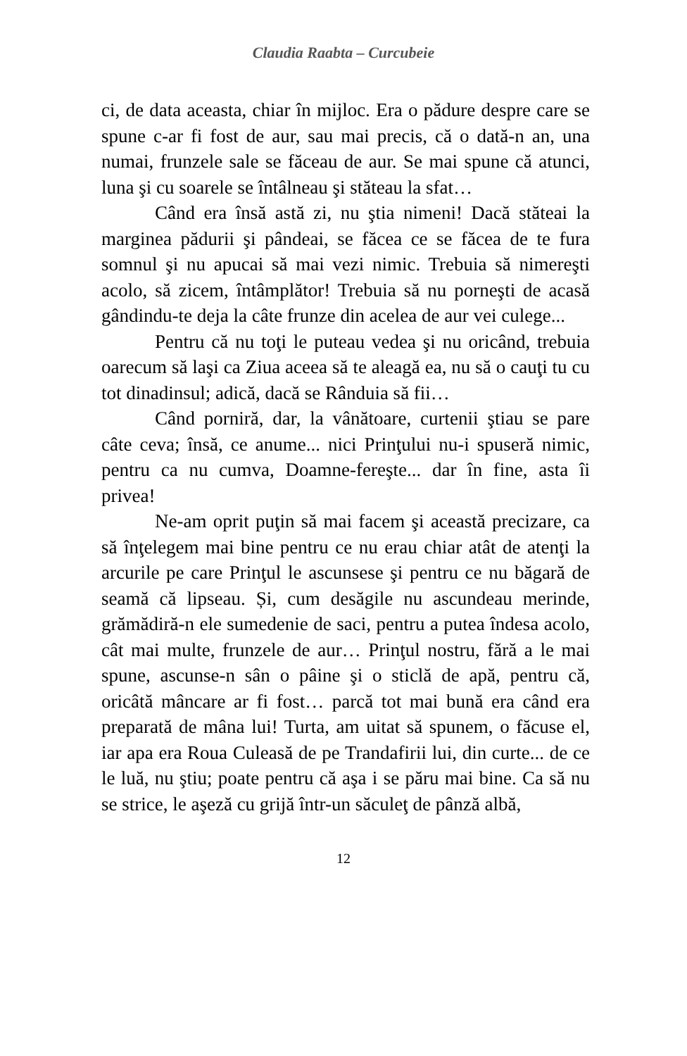Claudia Raabta – Curcubeie
ci, de data aceasta, chiar în mijloc. Era o pădure despre care se spune c-ar fi fost de aur, sau mai precis, că o dată-n an, una numai, frunzele sale se făceau de aur. Se mai spune că atunci, luna şi cu soarele se întâlneau şi stăteau la sfat…
Când era însă astă zi, nu ştia nimeni! Dacă stăteai la marginea pădurii şi pândeai, se făcea ce se făcea de te fura somnul şi nu apucai să mai vezi nimic. Trebuia să nimereşti acolo, să zicem, întâmplător! Trebuia să nu porneşti de acasă gândindu-te deja la câte frunze din acelea de aur vei culege...
Pentru că nu toţi le puteau vedea şi nu oricând, trebuia oarecum să laşi ca Ziua aceea să te aleagă ea, nu să o cauţi tu cu tot dinadinsul; adică, dacă se Rânduia să fii…
Când porniră, dar, la vânătoare, curtenii ştiau se pare câte ceva; însă, ce anume... nici Prinţului nu-i spuseră nimic, pentru ca nu cumva, Doamne-fereşte... dar în fine, asta îi privea!
Ne-am oprit puţin să mai facem şi această precizare, ca să înţelegem mai bine pentru ce nu erau chiar atât de atenţi la arcurile pe care Prinţul le ascunsese şi pentru ce nu băgară de seamă că lipseau. Și, cum desăgile nu ascundeau merinde, grămădiră-n ele sumedenie de saci, pentru a putea îndesa acolo, cât mai multe, frunzele de aur… Prinţul nostru, fără a le mai spune, ascunse-n sân o pâine şi o sticlă de apă, pentru că, oricâtă mâncare ar fi fost… parcă tot mai bună era când era preparată de mâna lui! Turta, am uitat să spunem, o făcuse el, iar apa era Roua Culeasă de pe Trandafirii lui, din curte... de ce le luă, nu ştiu; poate pentru că aşa i se păru mai bine. Ca să nu se strice, le aşeză cu grijă într-un săculeţ de pânză albă,
12